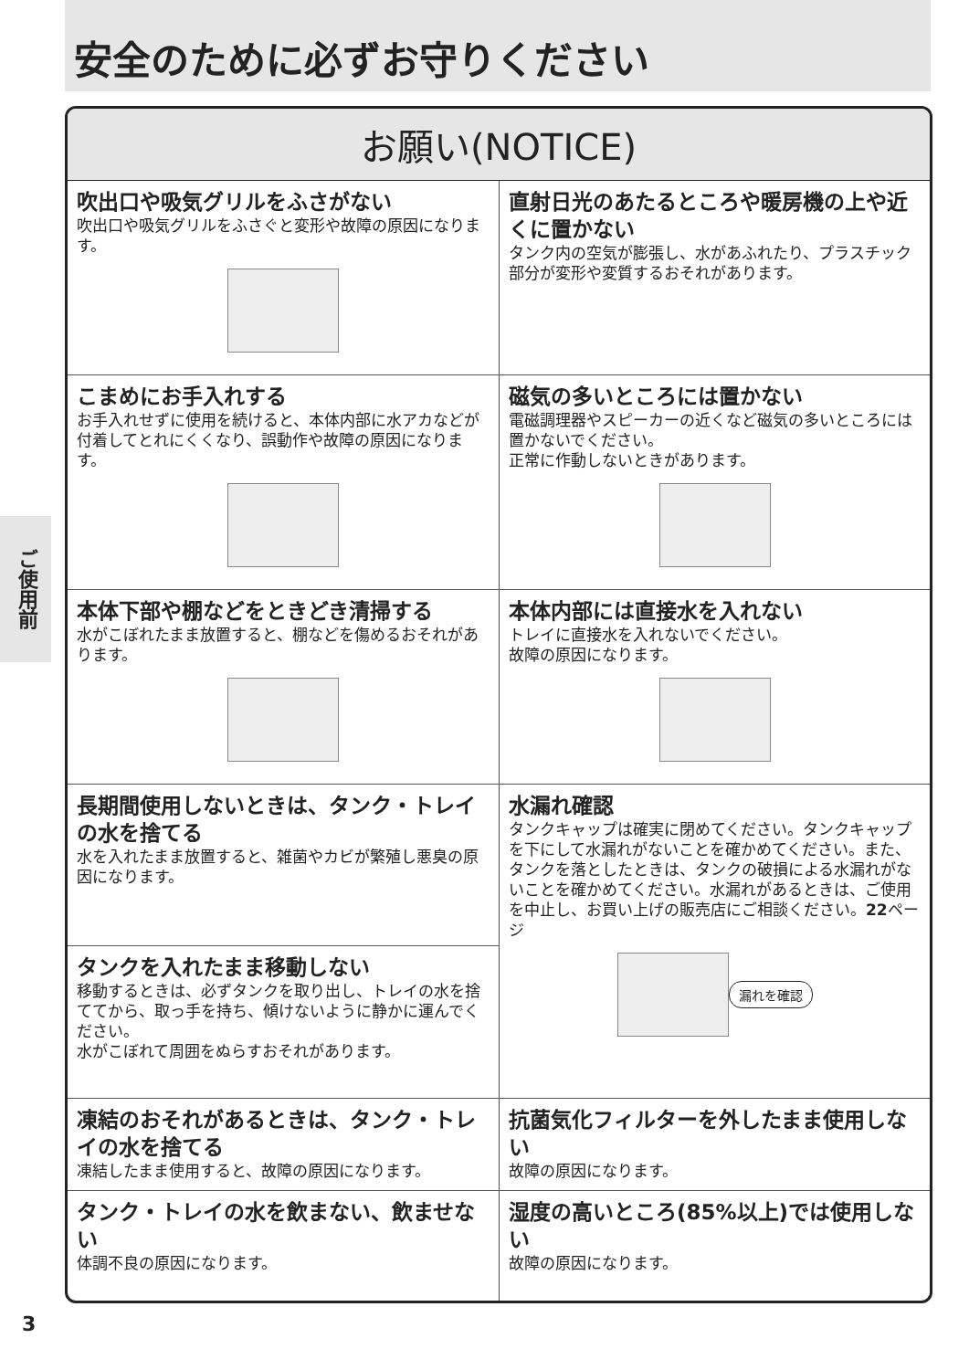安全のために必ずお守りください
ご使用前
お願い(NOTICE)
吹出口や吸気グリルをふさがない
吹出口や吸気グリルをふさぐと変形や故障の原因になります。
直射日光のあたるところや暖房機の上や近くに置かない
タンク内の空気が膨張し、水があふれたり、プラスチック部分が変形や変質するおそれがあります。
こまめにお手入れする
お手入れせずに使用を続けると、本体内部に水アカなどが付着してとれにくくなり、誤動作や故障の原因になります。
磁気の多いところには置かない
電磁調理器やスピーカーの近くなど磁気の多いところには置かないでください。
正常に作動しないときがあります。
本体下部や棚などをときどき清掃する
水がこぼれたまま放置すると、棚などを傷めるおそれがあります。
本体内部には直接水を入れない
トレイに直接水を入れないでください。
故障の原因になります。
長期間使用しないときは、タンク・トレイの水を捨てる
水を入れたまま放置すると、雑菌やカビが繁殖し悪臭の原因になります。
タンクを入れたまま移動しない
移動するときは、必ずタンクを取り出し、トレイの水を捨ててから、取っ手を持ち、傾けないように静かに運んでください。
水がこぼれて周囲をぬらすおそれがあります。
水漏れ確認
タンクキャップは確実に閉めてください。タンクキャップを下にして水漏れがないことを確かめてください。また、タンクを落としたときは、タンクの破損による水漏れがないことを確かめてください。水漏れがあるときは、ご使用を中止し、お買い上げの販売店にご相談ください。22ページ
漏れを確認
凍結のおそれがあるときは、タンク・トレイの水を捨てる
凍結したまま使用すると、故障の原因になります。
抗菌気化フィルターを外したまま使用しない
故障の原因になります。
タンク・トレイの水を飲まない、飲ませない
体調不良の原因になります。
湿度の高いところ(85%以上)では使用しない
故障の原因になります。
3